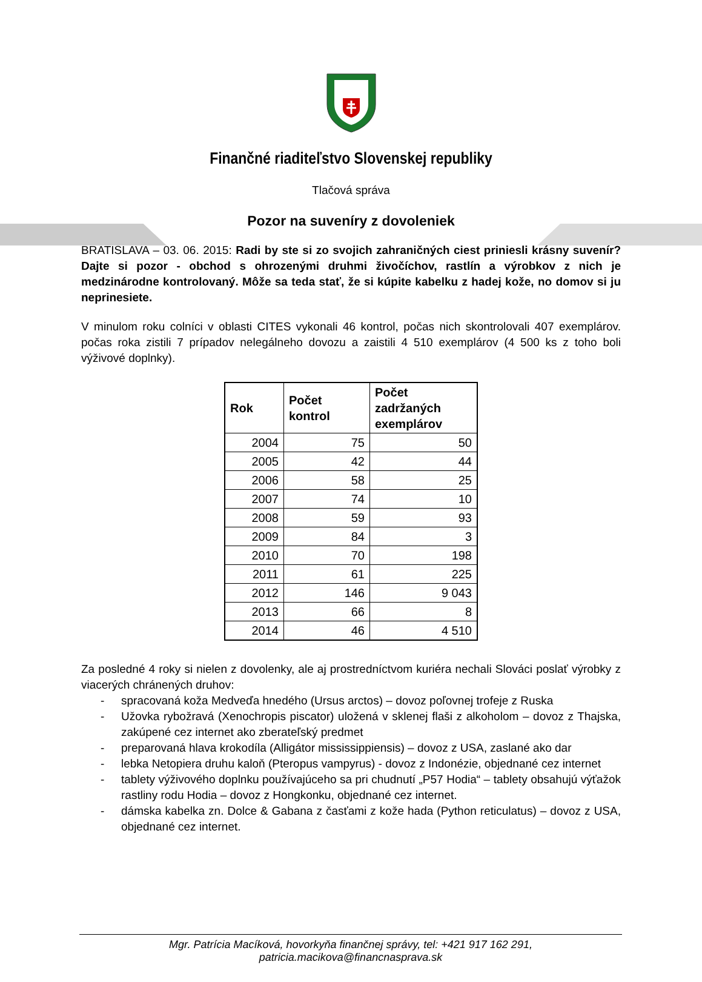Finančné riaditeľstvo Slovenskej republiky
Tlačová správa
Pozor na suveníry z dovoleniek
BRATISLAVA – 03. 06. 2015: Radi by ste si zo svojich zahraničných ciest priniesli krásny suvenír? Dajte si pozor - obchod s ohrozenými druhmi živočíchov, rastlín a výrobkov z nich je medzinárodne kontrolovaný. Môže sa teda stať, že si kúpite kabelku z hadej kože, no domov si ju neprinesiete.
V minulom roku colníci v oblasti CITES vykonali 46 kontrol, počas nich skontrolovali 407 exemplárov. počas roka zistili 7 prípadov nelegálneho dovozu a zaistili 4 510 exemplárov (4 500 ks z toho boli výživové doplnky).
| Rok | Počet kontrol | Počet zadržaných exemplárov |
| --- | --- | --- |
| 2004 | 75 | 50 |
| 2005 | 42 | 44 |
| 2006 | 58 | 25 |
| 2007 | 74 | 10 |
| 2008 | 59 | 93 |
| 2009 | 84 | 3 |
| 2010 | 70 | 198 |
| 2011 | 61 | 225 |
| 2012 | 146 | 9 043 |
| 2013 | 66 | 8 |
| 2014 | 46 | 4 510 |
Za posledné 4 roky si nielen z dovolenky, ale aj prostredníctvom kuriéra nechali Slováci poslať výrobky z viacerých chránených druhov:
- spracovaná koža Medveďa hnedého (Ursus arctos) – dovoz poľovnej trofeje z Ruska
- Užovka rybožravá (Xenochropis piscator) uložená v sklenej flaši z alkoholom – dovoz z Thajska, zakúpené cez internet ako zberateľský predmet
- preparovaná hlava krokodíla (Alligátor mississippiensis) – dovoz z USA, zaslané ako dar
- lebka Netopiera druhu kaloň (Pteropus vampyrus) - dovoz z Indonézie, objednané cez internet
- tablety výživového doplnku používajúceho sa pri chudnutí „P57 Hodia“ – tablety obsahujú výťažok rastliny rodu Hodia – dovoz z Hongkonku, objednané cez internet.
- dámska kabelka zn. Dolce & Gabana z časťami z kože hada (Python reticulatus) – dovoz z USA, objednané cez internet.
Mgr. Patrícia Macíková, hovorkyňa finančnej správy, tel: +421 917 162 291, patricia.macikova@financnasprava.sk